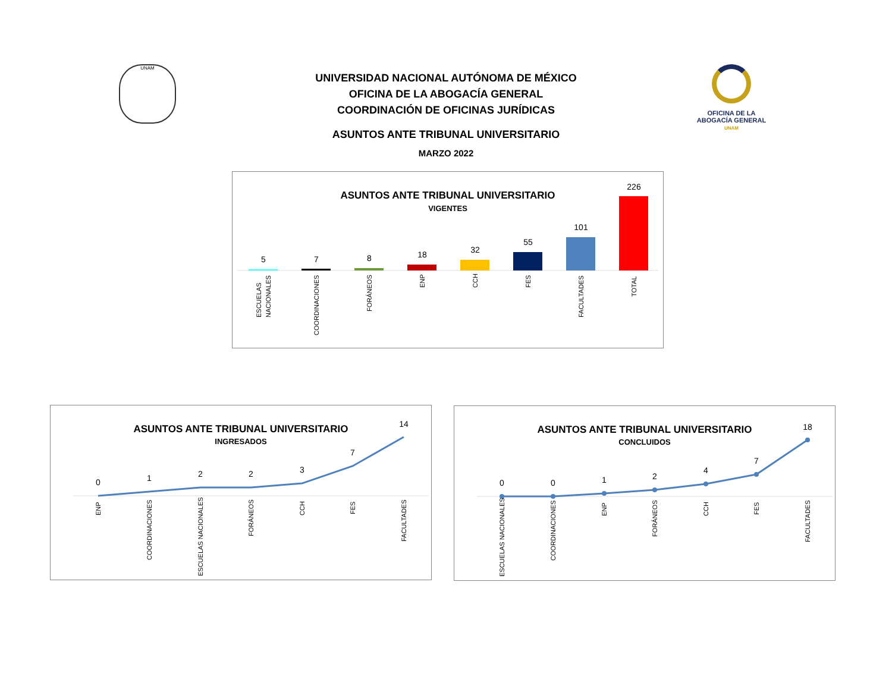UNAM
OFICINA DE LA
ABOGACÍA GENERAL
UNAM
UNIVERSIDAD NACIONAL AUTÓNOMA DE MÉXICO
OFICINA DE LA ABOGACÍA GENERAL
COORDINACIÓN DE OFICINAS JURÍDICAS
ASUNTOS ANTE TRIBUNAL UNIVERSITARIO
MARZO 2022
ASUNTOS ANTE TRIBUNAL UNIVERSITARIO
VIGENTES
5
7
8
18
32
55
101
226
ESCUELAS
NACIONALES
COORDINACIONES
FORÁNEOS
ENP
CCH
FES
FACULTADES
TOTAL
ASUNTOS ANTE TRIBUNAL UNIVERSITARIO
INGRESADOS
0
1
2
2
3
7
14
ENP
COORDINACIONES
ESCUELAS NACIONALES
FORÁNEOS
CCH
FES
FACULTADES
ASUNTOS ANTE TRIBUNAL UNIVERSITARIO
CONCLUIDOS
0
0
1
2
4
7
18
ESCUELAS NACIONALES
COORDINACIONES
ENP
FORÁNEOS
CCH
FES
FACULTADES